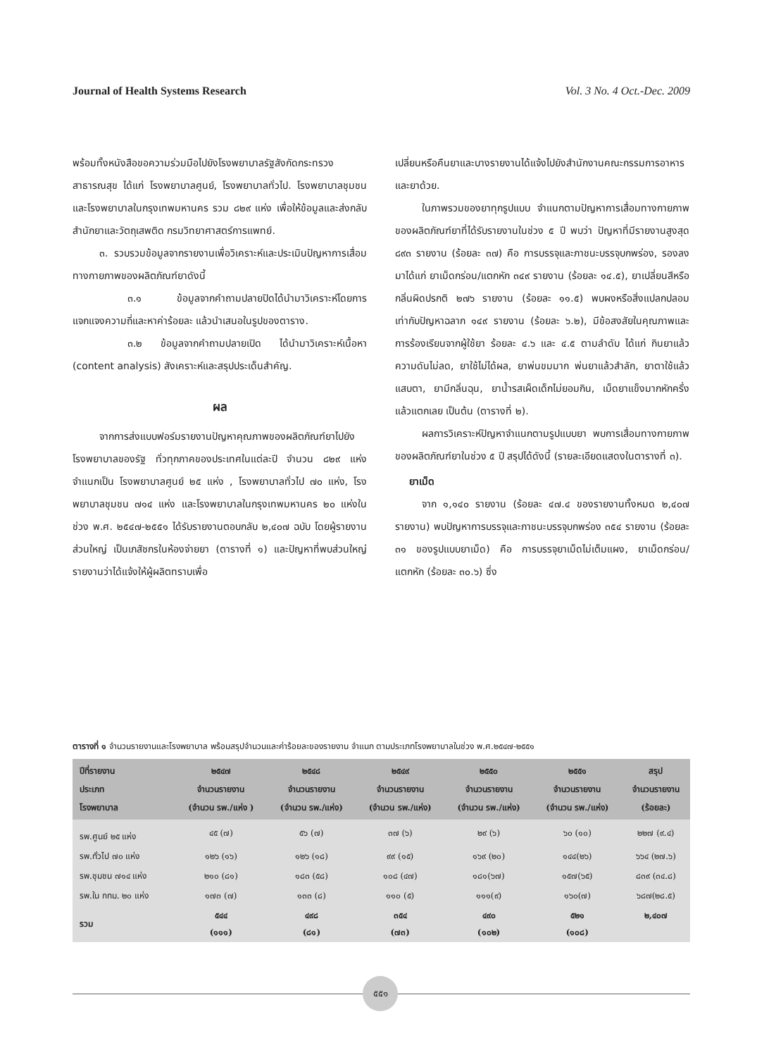Journal of Health Systems Research Vol. 3 No. 4 Oct.-Dec. 2009
พร้อมทั้งหนังสือขอความร่วมมือไปยังโรงพยาบาลรัฐสังกัดกระทรวงสาธารณสุข ได้แก่ โรงพยาบาลศูนย์, โรงพยาบาลทั่วไป. โรงพยาบาลชุมชน และโรงพยาบาลในกรุงเทพมหานคร รวม ๘๒๙ แห่ง เพื่อให้ข้อมูลและส่งกลับสำนักยาและวัตถุเสพติด กรมวิทยาศาสตร์การแพทย์.
๓. รวบรวมข้อมูลจากรายงานเพื่อวิเคราะห์และประเมินปัญหาการเสื่อมทางกายภาพของผลิตภัณฑ์ยาดังนี้
๓.๑ ข้อมูลจากคำถามปลายปิดได้นำมาวิเคราะห์โดยการแจกแจงความถี่และหาค่าร้อยละ แล้วนำเสนอในรูปของตาราง.
๓.๒ ข้อมูลจากคำถามปลายเปิด ได้นำมาวิเคราะห์เนื้อหา (content analysis) สังเคราะห์และสรุปประเด็นสำคัญ.
ผล
จากการส่งแบบฟอร์มรายงานปัญหาคุณภาพของผลิตภัณฑ์ยาไปยังโรงพยาบาลของรัฐ ทั่วทุกภาคของประเทศในแต่ละปี จำนวน ๘๒๙ แห่ง จำแนกเป็น โรงพยาบาลศูนย์ ๒๕ แห่ง , โรงพยาบาลทั่วไป ๗๐ แห่ง, โรงพยาบาลชุมชน ๗๑๔ แห่ง และโรงพยาบาลในกรุงเทพมหานคร ๒๐ แห่งในช่วง พ.ศ. ๒๕๔๗-๒๕๕๑ ได้รับรายงานตอบกลับ ๒,๔๐๗ ฉบับ โดยผู้รายงานส่วนใหญ่ เป็นเภสัชกรในห้องจ่ายยา (ตารางที่ ๑) และปัญหาที่พบส่วนใหญ่รายงานว่าได้แจ้งให้ผู้ผลิตทราบเพื่อ
เปลี่ยนหรือคืนยาและบางรายงานได้แจ้งไปยังสำนักงานคณะกรรมการอาหารและยาด้วย.
ในภาพรวมของยาทุกรูปแบบ จำแนกตามปัญหาการเสื่อมทางกายภาพของผลิตภัณฑ์ยาที่ได้รับรายงานในช่วง ๕ ปี พบว่า ปัญหาที่มีรายงานสูงสุด ๘๙๓ รายงาน (ร้อยละ ๓๗) คือ การบรรจุและภาชนะบรรจุบกพร่อง, รองลงมาได้แก่ ยาเม็ดกร่อน/แตกหัก ๓๔๙ รายงาน (ร้อยละ ๑๔.๕), ยาเปลี่ยนสีหรือกลิ่นผิดปรกติ ๒๗๖ รายงาน (ร้อยละ ๑๑.๕) พบผงหรือสิ่งแปลกปลอม เท่ากับปัญหาฉลาก ๑๔๙ รายงาน (ร้อยละ ๖.๒), มีข้อสงสัยในคุณภาพและการร้องเรียนจากผู้ใช้ยา ร้อยละ ๔.๖ และ ๔.๕ ตามลำดับ ได้แก่ กินยาแล้วความดันไม่ลด, ยาใช้ไม่ได้ผล, ยาพ่นขมมาก พ่นยาแล้วสำลัก, ยาตาใช้แล้วแสบตา, ยามีกลิ่นฉุน, ยาน้ำรสเผ็ดเด็กไม่ยอมกิน, เม็ดยาแข็งมากหักครึ่งแล้วแตกเลย เป็นต้น (ตารางที่ ๒).
ผลการวิเคราะห์ปัญหาจำแนกตามรูปแบบยา พบการเสื่อมทางกายภาพของผลิตภัณฑ์ยาในช่วง ๕ ปี สรุปได้ดังนี้ (รายละเอียดแสดงในตารางที่ ๓).
ยาเม็ด
จาก ๑,๑๔๐ รายงาน (ร้อยละ ๔๗.๔ ของรายงานทั้งหมด ๒,๔๐๗ รายงาน) พบปัญหาการบรรจุและภาชนะบรรจุบกพร่อง ๓๕๔ รายงาน (ร้อยละ ๓๑ ของรูปแบบยาเม็ด) คือ การบรรจุยาเม็ดไม่เต็มแผง, ยาเม็ดกร่อน/แตกหัก (ร้อยละ ๓๐.๖) ซึ่ง
ตารางที่ ๑ จำนวนรายงานและโรงพยาบาล พร้อมสรุปจำนวนและค่าร้อยละของรายงาน จำแนก ตามประเภทโรงพยาบาลในช่วง พ.ศ.๒๕๔๗-๒๕๕๑
| ปีที่รายงาน ประเภท โรงพยาบาล | ๒๕๔๗ จำนวนรายงาน (จำนวน รพ./แห่ง ) | ๒๕๔๘ จำนวนรายงาน (จำนวน รพ./แห่ง) | ๒๕๔๙ จำนวนรายงาน (จำนวน รพ./แห่ง) | ๒๕๕๐ จำนวนรายงาน (จำนวน รพ./แห่ง) | ๒๕๕๑ จำนวนรายงาน (จำนวน รพ./แห่ง) | สรุป จำนวนรายงาน (ร้อยละ) |
| --- | --- | --- | --- | --- | --- | --- |
| รพ.ศูนย์ ๒๕ แห่ง | ๔๕ (๗) | ๕๖ (๗) | ๓๗ (๖) | ๒๙ (๖) | ๖๐ (๑๐) | ๒๒๗ (๙.๔) |
| รพ.ทั่วไป ๗๐ แห่ง | ๑๒๖ (๑๖) | ๑๒๖ (๑๘) | ๙๙ (๑๕) | ๑๖๙ (๒๐) | ๑๔๔(๒๖) | ๖๖๔ (๒๗.๖) |
| รพ.ชุมชน ๗๑๔ แห่ง | ๒๑๐ (๘๑) | ๑๘๓ (๕๘) | ๑๐๘ (๔๗) | ๑๘๑(๖๗) | ๑๕๗(๖๕) | ๘๓๙ (๓๔.๘) |
| รพ.ใน กทม. ๒๐ แห่ง | ๑๗๓ (๗) | ๑๓๓ (๘) | ๑๑๐ (๕) | ๑๑๑(๙) | ๑๖๐(๗) | ๖๘๗(๒๘.๕) |
| รวม | ๕๔๔ (๑๑๑) | ๔๙๘ (๘๑) | ๓๕๔ (๗๓) | ๔๙๐ (๑๐๒) | ๕๒๑ (๑๐๘) | ๒,๔๐๗ |
๕๕๑